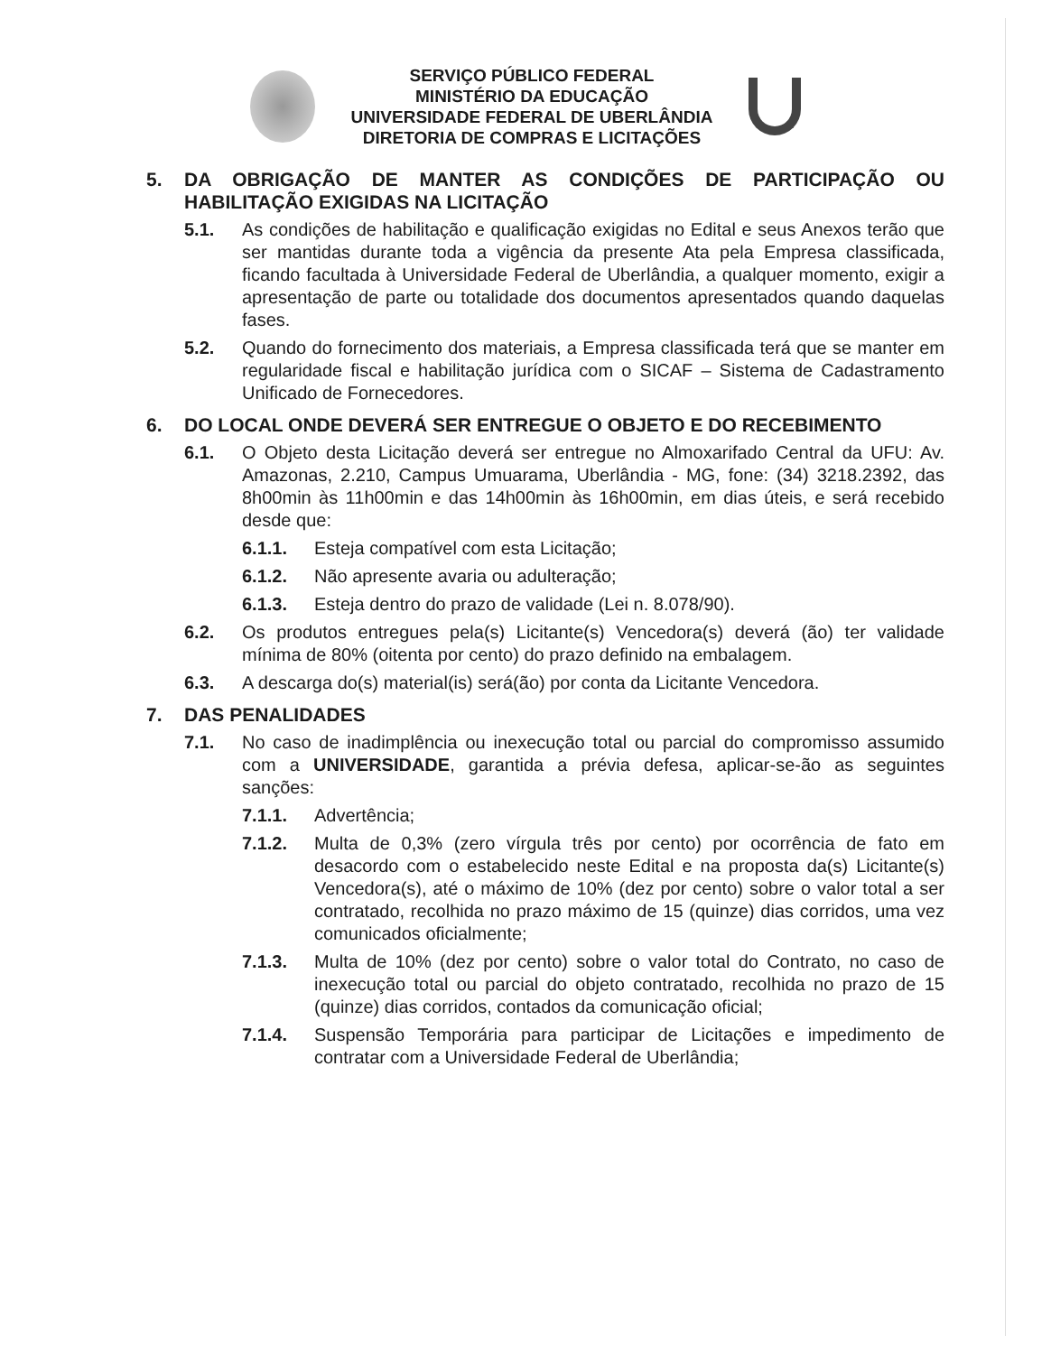SERVIÇO PÚBLICO FEDERAL
MINISTÉRIO DA EDUCAÇÃO
UNIVERSIDADE FEDERAL DE UBERLÂNDIA
DIRETORIA DE COMPRAS E LICITAÇÕES
5. DA OBRIGAÇÃO DE MANTER AS CONDIÇÕES DE PARTICIPAÇÃO OU HABILITAÇÃO EXIGIDAS NA LICITAÇÃO
5.1. As condições de habilitação e qualificação exigidas no Edital e seus Anexos terão que ser mantidas durante toda a vigência da presente Ata pela Empresa classificada, ficando facultada à Universidade Federal de Uberlândia, a qualquer momento, exigir a apresentação de parte ou totalidade dos documentos apresentados quando daquelas fases.
5.2. Quando do fornecimento dos materiais, a Empresa classificada terá que se manter em regularidade fiscal e habilitação jurídica com o SICAF – Sistema de Cadastramento Unificado de Fornecedores.
6. DO LOCAL ONDE DEVERÁ SER ENTREGUE O OBJETO E DO RECEBIMENTO
6.1. O Objeto desta Licitação deverá ser entregue no Almoxarifado Central da UFU: Av. Amazonas, 2.210, Campus Umuarama, Uberlândia - MG, fone: (34) 3218.2392, das 8h00min às 11h00min e das 14h00min às 16h00min, em dias úteis, e será recebido desde que:
6.1.1. Esteja compatível com esta Licitação;
6.1.2. Não apresente avaria ou adulteração;
6.1.3. Esteja dentro do prazo de validade (Lei n. 8.078/90).
6.2. Os produtos entregues pela(s) Licitante(s) Vencedora(s) deverá (ão) ter validade mínima de 80% (oitenta por cento) do prazo definido na embalagem.
6.3. A descarga do(s) material(is) será(ão) por conta da Licitante Vencedora.
7. DAS PENALIDADES
7.1. No caso de inadimplência ou inexecução total ou parcial do compromisso assumido com a UNIVERSIDADE, garantida a prévia defesa, aplicar-se-ão as seguintes sanções:
7.1.1. Advertência;
7.1.2. Multa de 0,3% (zero vírgula três por cento) por ocorrência de fato em desacordo com o estabelecido neste Edital e na proposta da(s) Licitante(s) Vencedora(s), até o máximo de 10% (dez por cento) sobre o valor total a ser contratado, recolhida no prazo máximo de 15 (quinze) dias corridos, uma vez comunicados oficialmente;
7.1.3. Multa de 10% (dez por cento) sobre o valor total do Contrato, no caso de inexecução total ou parcial do objeto contratado, recolhida no prazo de 15 (quinze) dias corridos, contados da comunicação oficial;
7.1.4. Suspensão Temporária para participar de Licitações e impedimento de contratar com a Universidade Federal de Uberlândia;